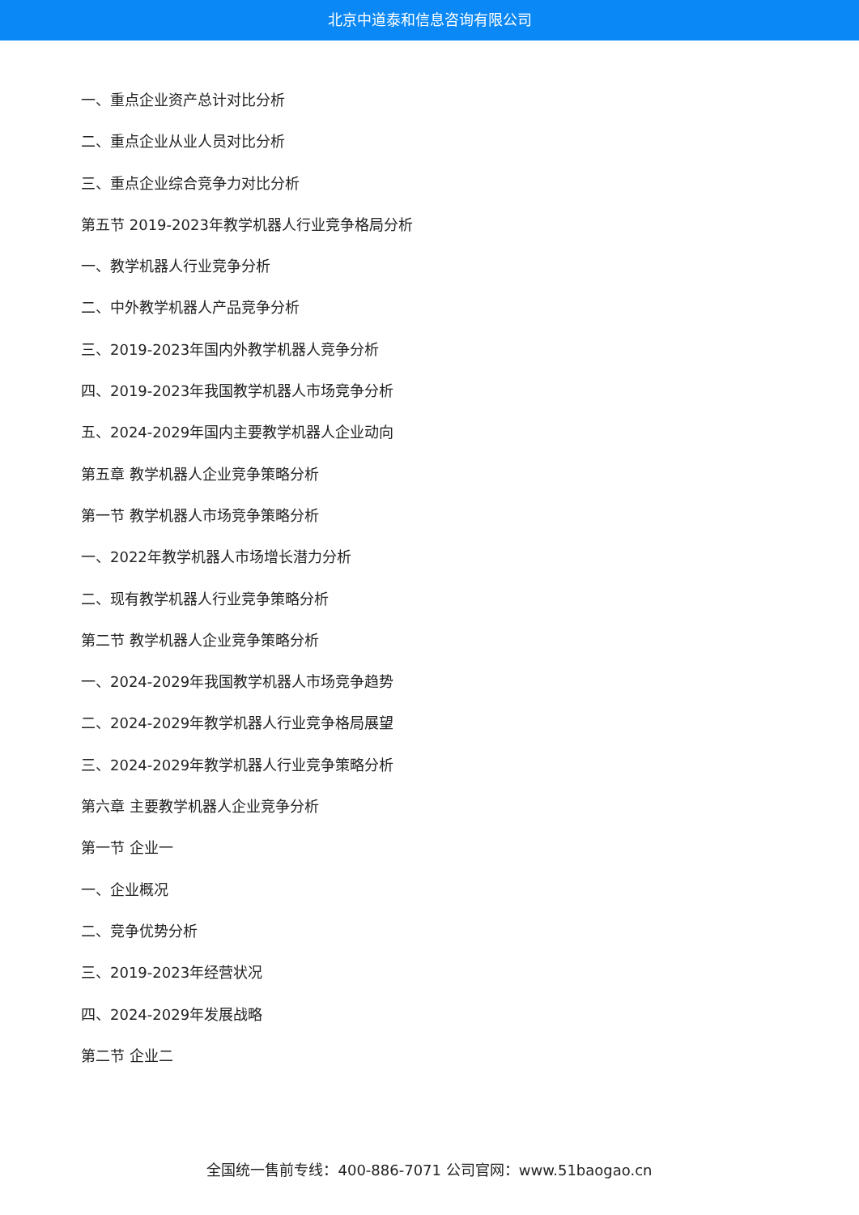北京中道泰和信息咨询有限公司
一、重点企业资产总计对比分析
二、重点企业从业人员对比分析
三、重点企业综合竞争力对比分析
第五节 2019-2023年教学机器人行业竞争格局分析
一、教学机器人行业竞争分析
二、中外教学机器人产品竞争分析
三、2019-2023年国内外教学机器人竞争分析
四、2019-2023年我国教学机器人市场竞争分析
五、2024-2029年国内主要教学机器人企业动向
第五章 教学机器人企业竞争策略分析
第一节 教学机器人市场竞争策略分析
一、2022年教学机器人市场增长潜力分析
二、现有教学机器人行业竞争策略分析
第二节 教学机器人企业竞争策略分析
一、2024-2029年我国教学机器人市场竞争趋势
二、2024-2029年教学机器人行业竞争格局展望
三、2024-2029年教学机器人行业竞争策略分析
第六章 主要教学机器人企业竞争分析
第一节 企业一
一、企业概况
二、竞争优势分析
三、2019-2023年经营状况
四、2024-2029年发展战略
第二节 企业二
全国统一售前专线：400-886-7071 公司官网：www.51baogao.cn